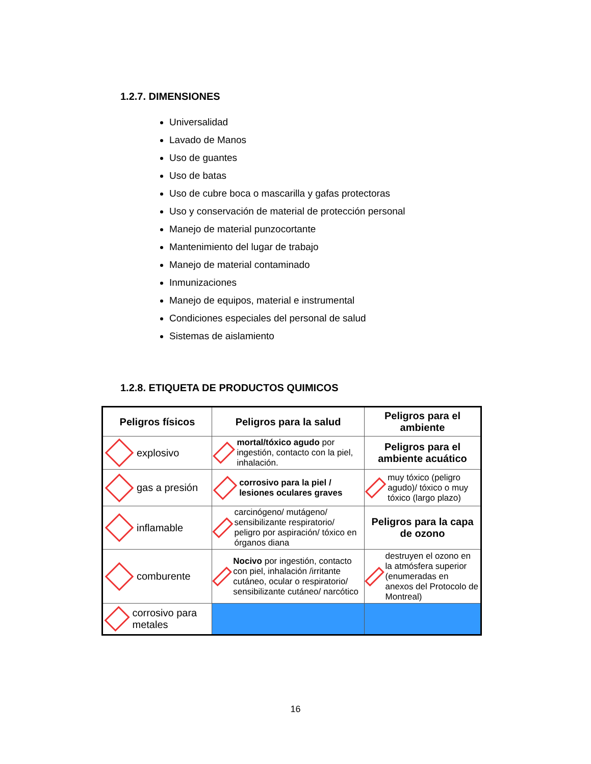1.2.7. DIMENSIONES
Universalidad
Lavado de Manos
Uso de guantes
Uso de batas
Uso de cubre boca o mascarilla y gafas protectoras
Uso y conservación de material de protección personal
Manejo de material punzocortante
Mantenimiento del lugar de trabajo
Manejo de material contaminado
Inmunizaciones
Manejo de equipos, material e instrumental
Condiciones especiales del personal de salud
Sistemas de aislamiento
1.2.8. ETIQUETA DE PRODUCTOS QUIMICOS
| Peligros físicos | Peligros para la salud | Peligros para el ambiente |
| --- | --- | --- |
| explosivo | mortal/tóxico agudo por ingestión, contacto con la piel, inhalación. | Peligros para el ambiente acuático |
| gas a presión | corrosivo para la piel / lesiones oculares graves | muy tóxico (peligro agudo)/ tóxico o muy tóxico (largo plazo) |
| inflamable | carcinógeno/ mutágeno/ sensibilizante respiratorio/ peligro por aspiración/ tóxico en órganos diana | Peligros para la capa de ozono |
| comburente | Nocivo por ingestión, contacto con piel, inhalación /irritante cutáneo, ocular o respiratorio/ sensibilizante cutáneo/ narcótico | destruyen el ozono en la atmósfera superior (enumeradas en anexos del Protocolo de Montreal) |
| corrosivo para metales | | |
16